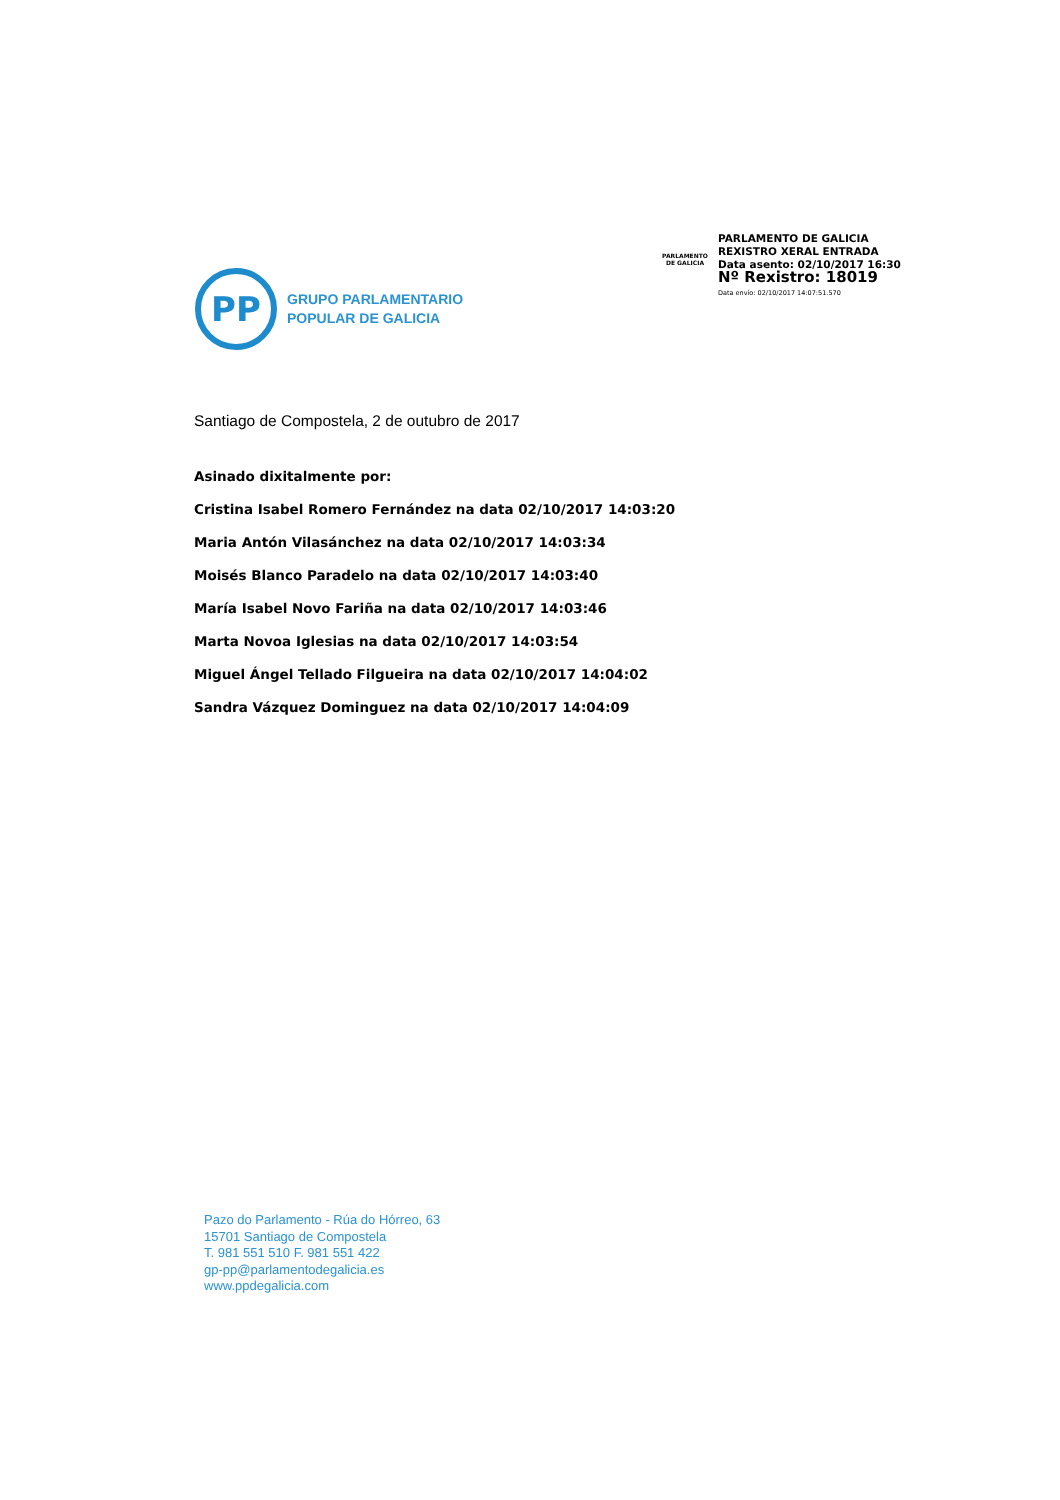PARLAMENTO DE GALICIA
PARLAMENTO DE GALICIA
REXISTRO XERAL ENTRADA
Data asento: 02/10/2017 16:30
Nº Rexistro: 18019
Data envío: 02/10/2017 14:07:51.570
PP
GRUPO PARLAMENTARIO
POPULAR DE GALICIA
Santiago de Compostela, 2 de outubro de 2017
Asinado dixitalmente por:
Cristina Isabel Romero Fernández na data 02/10/2017 14:03:20
Maria Antón Vilasánchez na data 02/10/2017 14:03:34
Moisés Blanco Paradelo na data 02/10/2017 14:03:40
María Isabel Novo Fariña na data 02/10/2017 14:03:46
Marta Novoa Iglesias na data 02/10/2017 14:03:54
Miguel Ángel Tellado Filgueira na data 02/10/2017 14:04:02
Sandra Vázquez Dominguez na data 02/10/2017 14:04:09
Pazo do Parlamento - Rúa do Hórreo, 63
15701 Santiago de Compostela
T. 981 551 510 F. 981 551 422
gp-pp@parlamentodegalicia.es
www.ppdegalicia.com